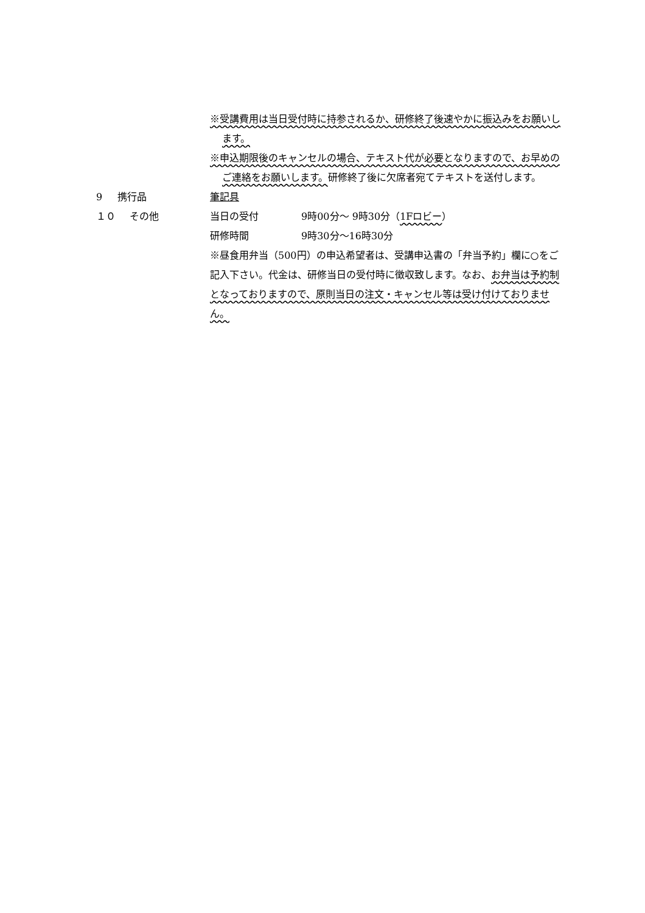※受講費用は当日受付時に持参されるか、研修終了後速やかに振込みをお願いします。
※申込期限後のキャンセルの場合、テキスト代が必要となりますので、お早めのご連絡をお願いします。研修終了後に欠席者宛てテキストを送付します。
9 携行品 筆記具
１０ その他 当日の受付 9時00分～ 9時30分（1Fロビー）
研修時間 9時30分～16時30分
※昼食用弁当（500円）の申込希望者は、受講申込書の「弁当予約」欄に○をご記入下さい。代金は、研修当日の受付時に徴収致します。なお、お弁当は予約制となっておりますので、原則当日の注文・キャンセル等は受け付けておりません。